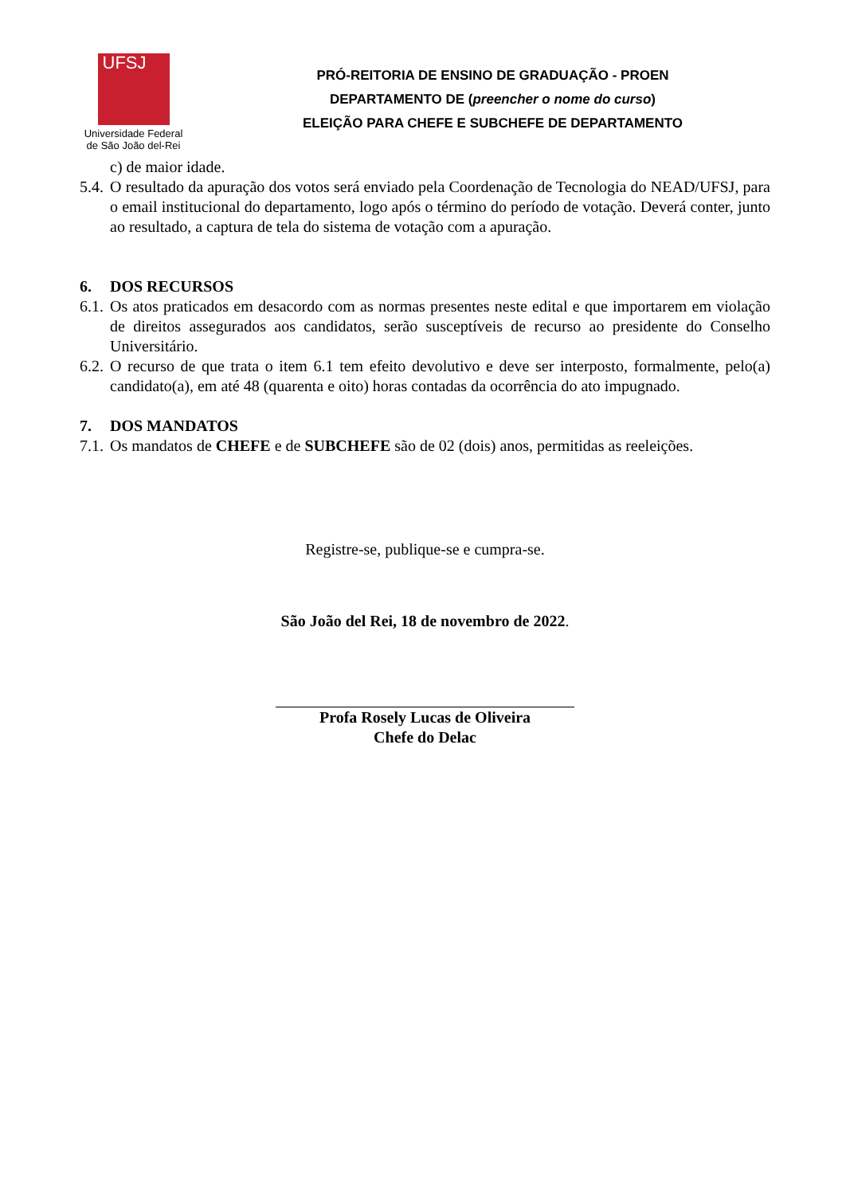UFSJ
Universidade Federal
de São João del-Rei
PRÓ-REITORIA DE ENSINO DE GRADUAÇÃO - PROEN
DEPARTAMENTO DE (preencher o nome do curso)
ELEIÇÃO PARA CHEFE E SUBCHEFE DE DEPARTAMENTO
c) de maior idade.
5.4. O resultado da apuração dos votos será enviado pela Coordenação de Tecnologia do NEAD/UFSJ, para o email institucional do departamento, logo após o término do período de votação. Deverá conter, junto ao resultado, a captura de tela do sistema de votação com a apuração.
6. DOS RECURSOS
6.1. Os atos praticados em desacordo com as normas presentes neste edital e que importarem em violação de direitos assegurados aos candidatos, serão susceptíveis de recurso ao presidente do Conselho Universitário.
6.2. O recurso de que trata o item 6.1 tem efeito devolutivo e deve ser interposto, formalmente, pelo(a) candidato(a), em até 48 (quarenta e oito) horas contadas da ocorrência do ato impugnado.
7. DOS MANDATOS
7.1. Os mandatos de CHEFE e de SUBCHEFE são de 02 (dois) anos, permitidas as reeleições.
Registre-se, publique-se e cumpra-se.
São João del Rei, 18 de novembro de 2022.
Profa Rosely Lucas de Oliveira
Chefe do Delac